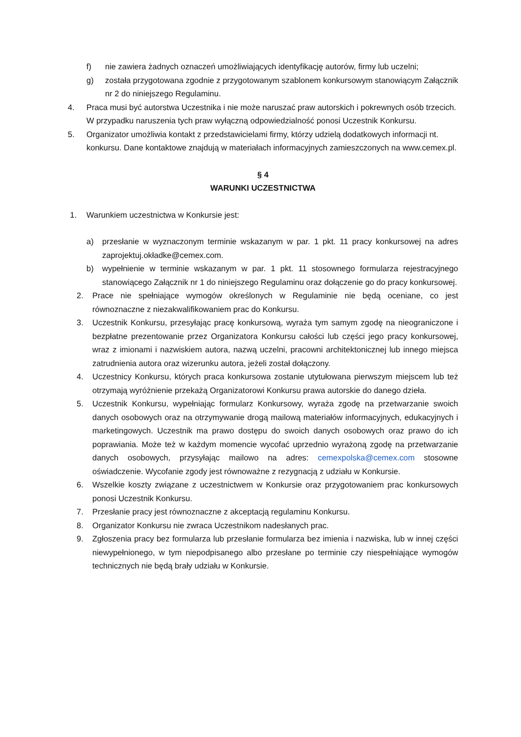f) nie zawiera żadnych oznaczeń umożliwiających identyfikację autorów, firmy lub uczelni;
g) została przygotowana zgodnie z przygotowanym szablonem konkursowym stanowiącym Załącznik nr 2 do niniejszego Regulaminu.
4. Praca musi być autorstwa Uczestnika i nie może naruszać praw autorskich i pokrewnych osób trzecich. W przypadku naruszenia tych praw wyłączną odpowiedzialność ponosi Uczestnik Konkursu.
5. Organizator umożliwia kontakt z przedstawicielami firmy, którzy udzielą dodatkowych informacji nt. konkursu. Dane kontaktowe znajdują w materiałach informacyjnych zamieszczonych na www.cemex.pl.
§ 4
WARUNKI UCZESTNICTWA
1. Warunkiem uczestnictwa w Konkursie jest:
a) przesłanie w wyznaczonym terminie wskazanym w par. 1 pkt. 11 pracy konkursowej na adres zaprojektuj.okładke@cemex.com.
b) wypełnienie w terminie wskazanym w par. 1 pkt. 11 stosownego formularza rejestracyjnego stanowiącego Załącznik nr 1 do niniejszego Regulaminu oraz dołączenie go do pracy konkursowej.
2. Prace nie spełniające wymogów określonych w Regulaminie nie będą oceniane, co jest równoznaczne z niezakwalifikowaniem prac do Konkursu.
3. Uczestnik Konkursu, przesyłając pracę konkursową, wyraża tym samym zgodę na nieograniczone i bezpłatne prezentowanie przez Organizatora Konkursu całości lub części jego pracy konkursowej, wraz z imionami i nazwiskiem autora, nazwą uczelni, pracowni architektonicznej lub innego miejsca zatrudnienia autora oraz wizerunku autora, jeżeli został dołączony.
4. Uczestnicy Konkursu, których praca konkursowa zostanie utytułowana pierwszym miejscem lub też otrzymają wyróżnienie przekażą Organizatorowi Konkursu prawa autorskie do danego dzieła.
5. Uczestnik Konkursu, wypełniając formularz Konkursowy, wyraża zgodę na przetwarzanie swoich danych osobowych oraz na otrzymywanie drogą mailową materiałów informacyjnych, edukacyjnych i marketingowych. Uczestnik ma prawo dostępu do swoich danych osobowych oraz prawo do ich poprawiania. Może też w każdym momencie wycofać uprzednio wyrażoną zgodę na przetwarzanie danych osobowych, przysyłając mailowo na adres: cemexpolska@cemex.com stosowne oświadczenie. Wycofanie zgody jest równoważne z rezygnacją z udziału w Konkursie.
6. Wszelkie koszty związane z uczestnictwem w Konkursie oraz przygotowaniem prac konkursowych ponosi Uczestnik Konkursu.
7. Przesłanie pracy jest równoznaczne z akceptacją regulaminu Konkursu.
8. Organizator Konkursu nie zwraca Uczestnikom nadesłanych prac.
9. Zgłoszenia pracy bez formularza lub przesłanie formularza bez imienia i nazwiska, lub w innej części niewypełnionego, w tym niepodpisanego albo przesłane po terminie czy niespełniające wymogów technicznych nie będą brały udziału w Konkursie.